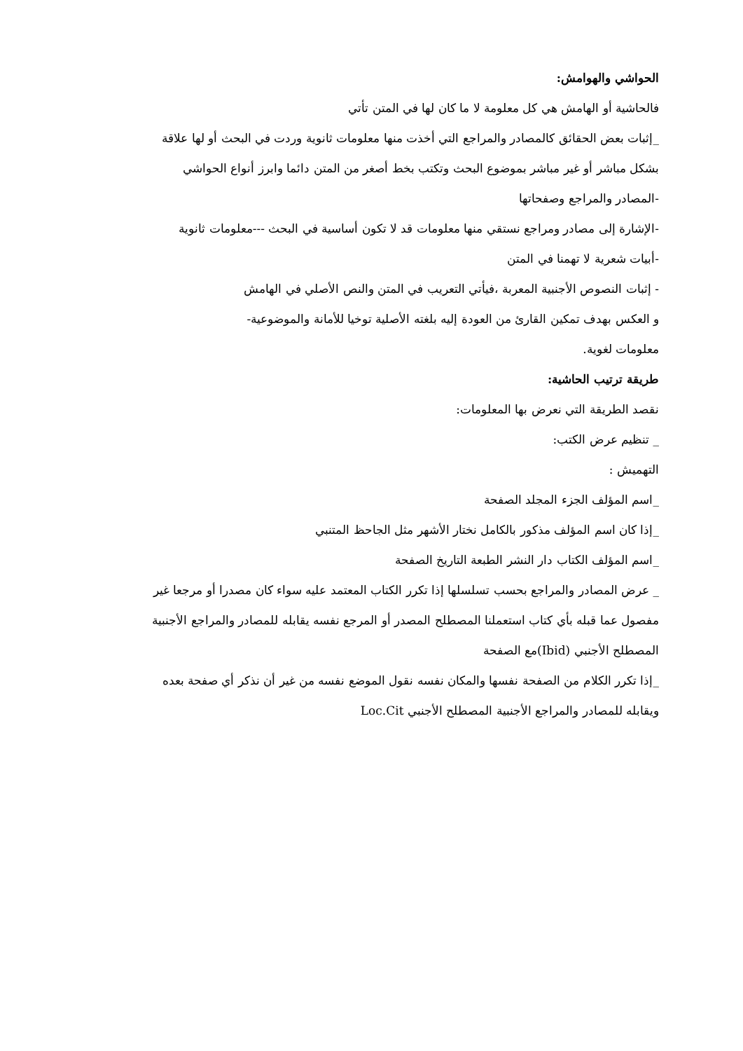الحواشي والهوامش:
فالحاشية أو الهامش هي كل معلومة لا ما كان لها في المتن تأتي
_إثبات بعض الحقائق كالمصادر والمراجع التي أخذت منها معلومات ثانوية وردت في البحث أو لها علاقة
بشكل مباشر أو غير مباشر بموضوع البحث وتكتب بخط أصغر من المتن دائما وابرز أنواع الحواشي
-المصادر والمراجع وصفحاتها
-الإشارة إلى مصادر ومراجع نستقي منها معلومات قد لا تكون أساسية في البحث ---معلومات ثانوية
-أبيات شعرية لا تهمنا في المتن
- إثبات النصوص الأجنبية المعربة ،فيأتي التعريب في المتن والنص الأصلي في الهامش
و العكس بهدف تمكين القارئ من العودة إليه بلغته الأصلية توخيا للأمانة والموضوعية-
معلومات لغوية.
طريقة ترتيب الحاشية:
نقصد الطريقة التي نعرض بها المعلومات:
_ تنظيم عرض الكتب:
التهميش :
_اسم المؤلف الجزء المجلد الصفحة
_إذا كان اسم المؤلف مذكور بالكامل نختار الأشهر مثل الجاحظ المتنبي
_اسم المؤلف الكتاب دار النشر الطبعة التاريخ الصفحة
_ عرض المصادر والمراجع بحسب تسلسلها إذا تكرر الكتاب المعتمد عليه سواء كان مصدرا أو مرجعا غير
مفصول عما قبله بأي كتاب استعملنا المصطلح المصدر أو المرجع نفسه يقابله للمصادر والمراجع الأجنبية
المصطلح الأجنبي (Ibid)مع الصفحة
_إذا تكرر الكلام من الصفحة نفسها والمكان نفسه نقول الموضع نفسه من غير أن نذكر أي صفحة بعده
ويقابله للمصادر والمراجع الأجنبية المصطلح الأجنبي Loc.Cit